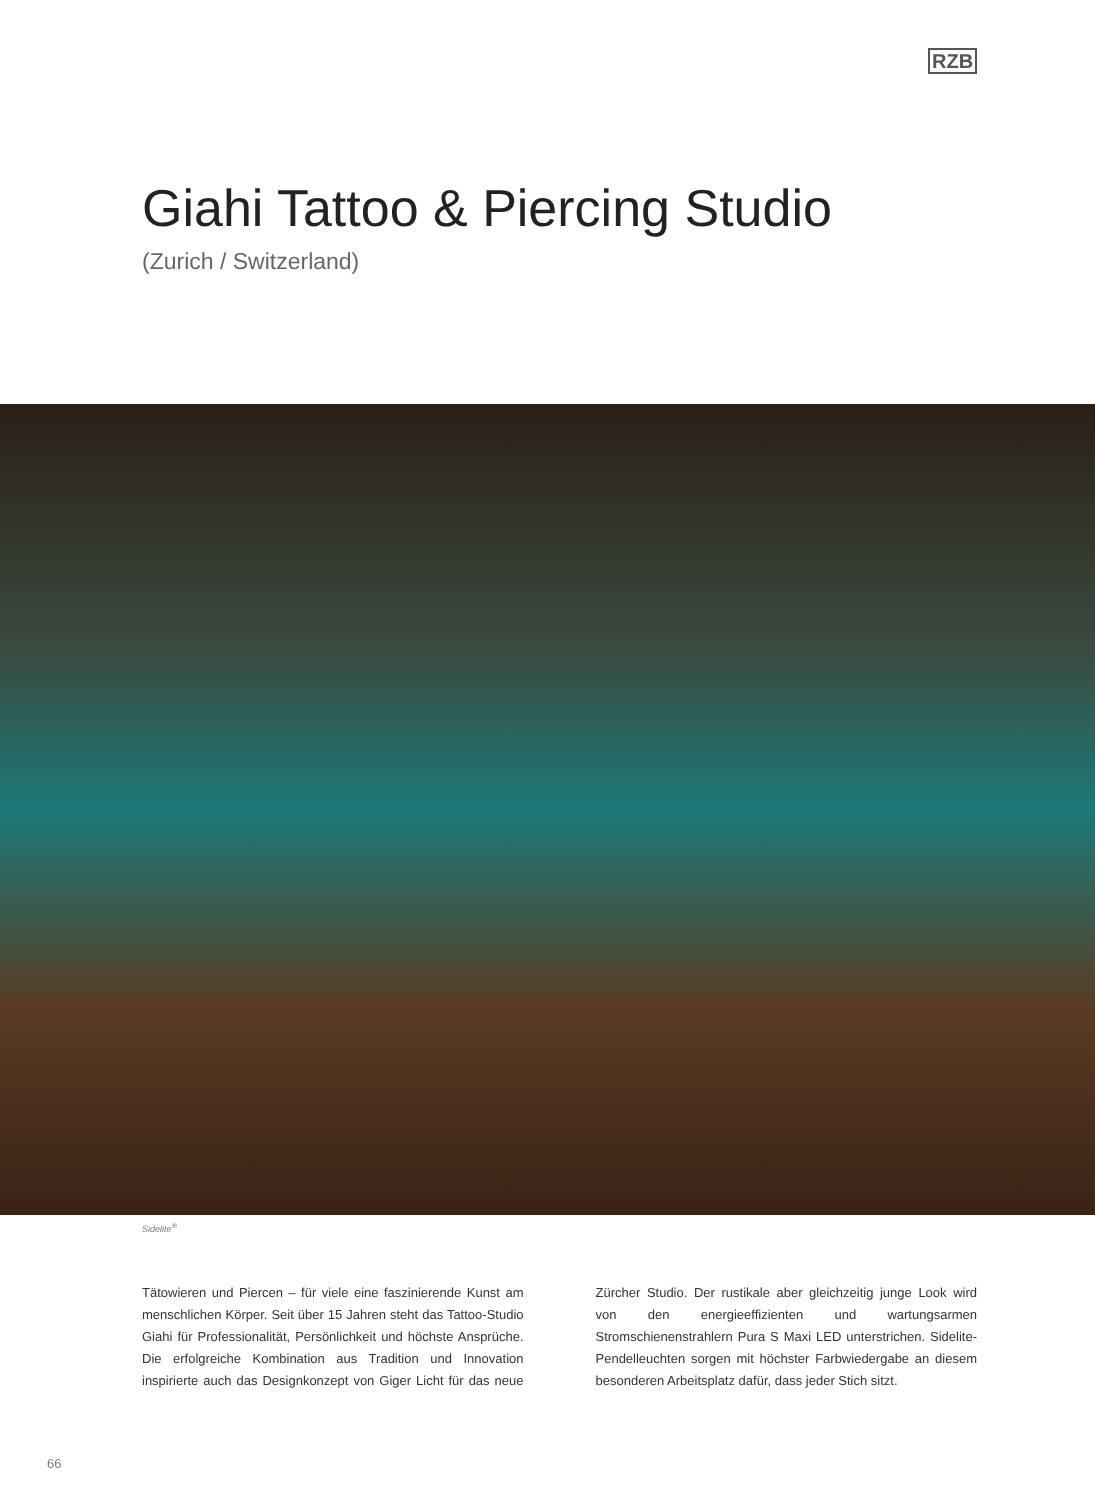RZB
Giahi Tattoo & Piercing Studio
(Zurich / Switzerland)
Sidelite<sup>®</sup>
Tätowieren und Piercen – für viele eine faszinierende Kunst am menschlichen Körper. Seit über 15 Jahren steht das Tattoo-Studio Giahi für Professionalität, Persönlichkeit und höchste Ansprüche. Die erfolgreiche Kombination aus Tradition und Innovation inspirierte auch das Designkonzept von Giger Licht für das neue Zürcher Studio. Der rustikale aber gleichzeitig junge Look wird von den energieeffizienten und wartungsarmen Stromschienenstrahlern Pura S Maxi LED unterstrichen. Sidelite-Pendelleuchten sorgen mit höchster Farbwiedergabe an diesem besonderen Arbeitsplatz dafür, dass jeder Stich sitzt.
66